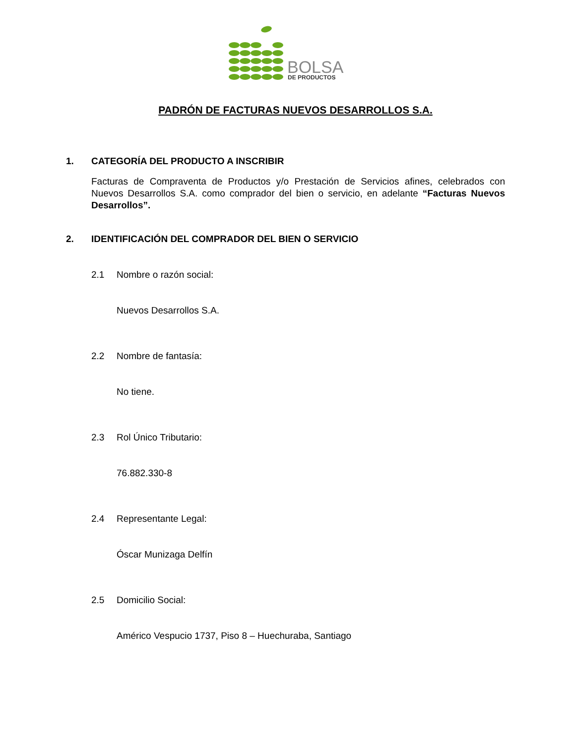BOLSA
DE PRODUCTOS
PADRÓN DE FACTURAS NUEVOS DESARROLLOS S.A.
1. CATEGORÍA DEL PRODUCTO A INSCRIBIR
Facturas de Compraventa de Productos y/o Prestación de Servicios afines, celebrados con Nuevos Desarrollos S.A. como comprador del bien o servicio, en adelante “Facturas Nuevos Desarrollos”.
2. IDENTIFICACIÓN DEL COMPRADOR DEL BIEN O SERVICIO
2.1 Nombre o razón social:
Nuevos Desarrollos S.A.
2.2 Nombre de fantasía:
No tiene.
2.3 Rol Único Tributario:
76.882.330-8
2.4 Representante Legal:
Óscar Munizaga Delfín
2.5 Domicilio Social:
Américo Vespucio 1737, Piso 8 – Huechuraba, Santiago